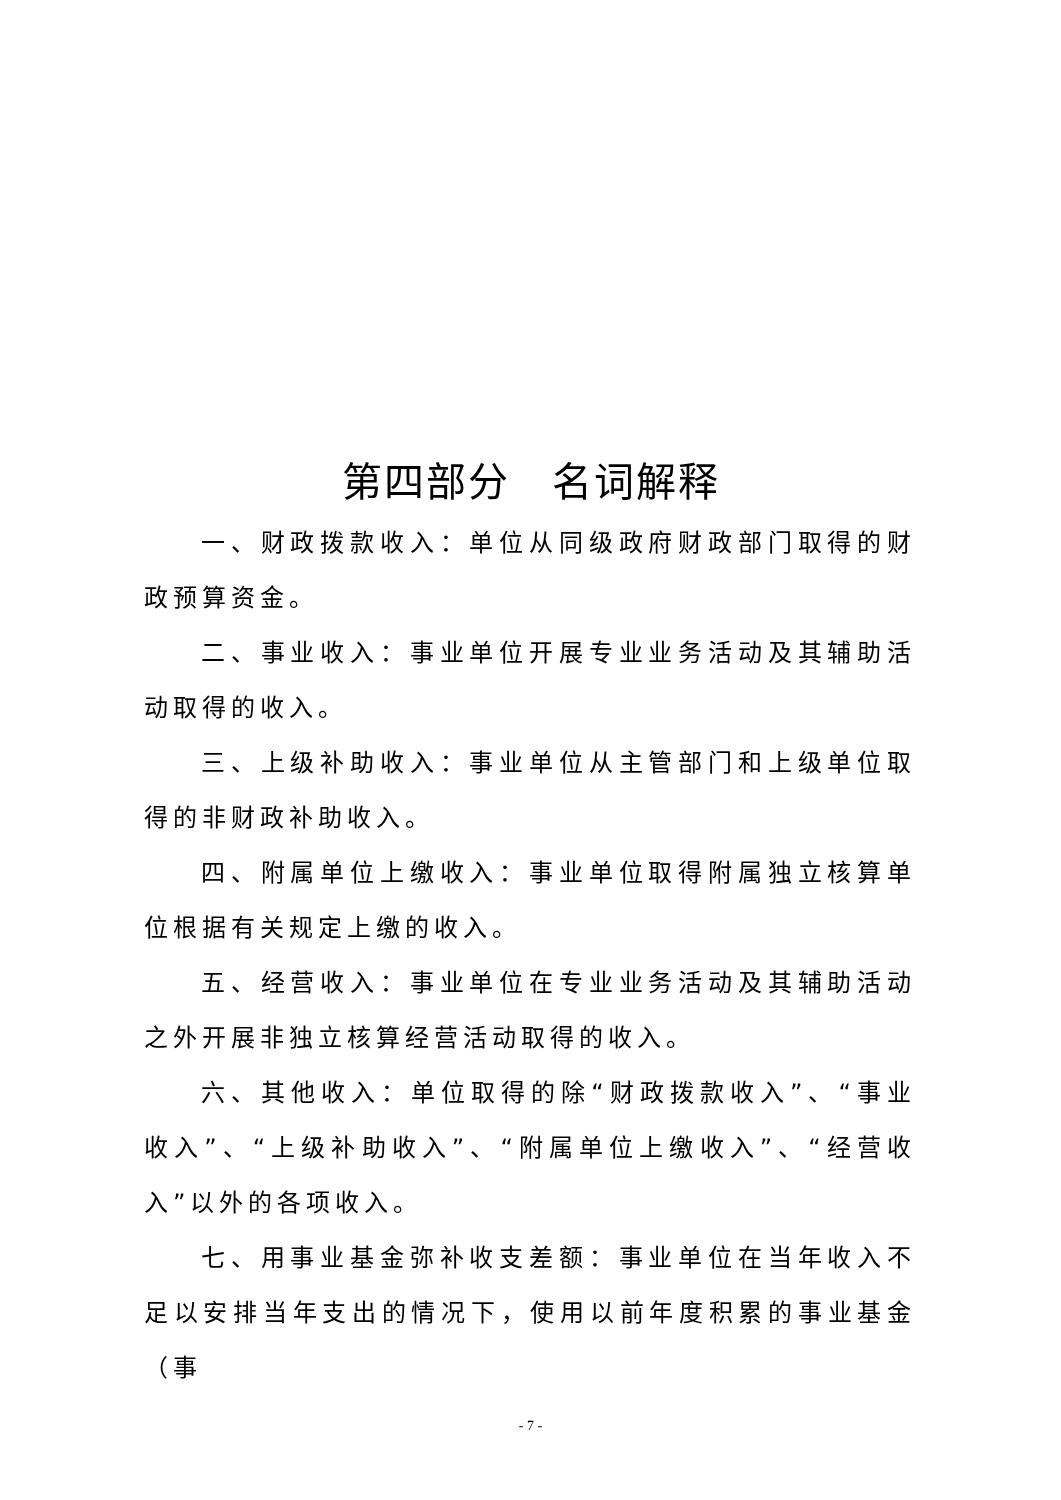第四部分　名词解释
一、财政拨款收入：单位从同级政府财政部门取得的财政预算资金。
二、事业收入：事业单位开展专业业务活动及其辅助活动取得的收入。
三、上级补助收入：事业单位从主管部门和上级单位取得的非财政补助收入。
四、附属单位上缴收入：事业单位取得附属独立核算单位根据有关规定上缴的收入。
五、经营收入：事业单位在专业业务活动及其辅助活动之外开展非独立核算经营活动取得的收入。
六、其他收入：单位取得的除“财政拨款收入”、“事业收入”、“上级补助收入”、“附属单位上缴收入”、“经营收入”以外的各项收入。
七、用事业基金弥补收支差额：事业单位在当年收入不足以安排当年支出的情况下，使用以前年度积累的事业基金（事
- 7 -